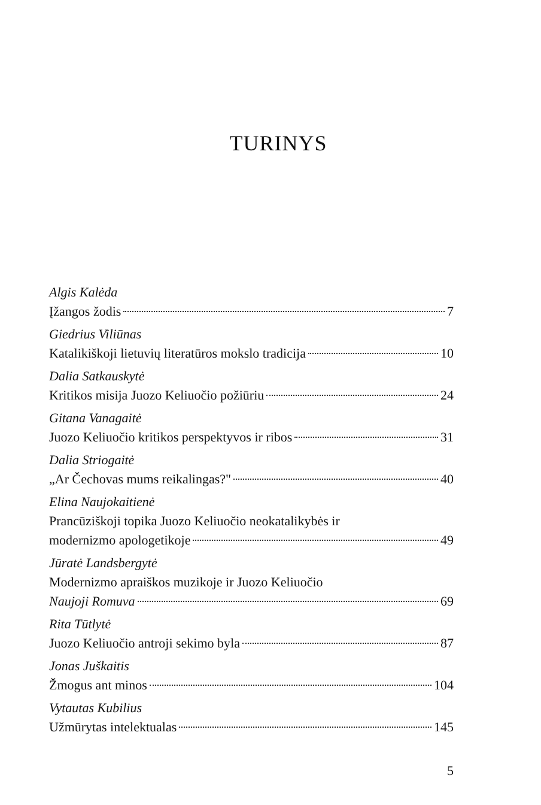TURINYS
Algis Kalėda
Įžangos žodis 7
Giedrius Viliūnas
Katalikiškoji lietuvių literatūros mokslo tradicija 10
Dalia Satkauskytė
Kritikos misija Juozo Keliuočio požiūriu 24
Gitana Vanagaitė
Juozo Keliuočio kritikos perspektyvos ir ribos 31
Dalia Striogaitė
„Ar Čechovas mums reikalingas?" 40
Elina Naujokaitienė
Prancūziškoji topika Juozo Keliuočio neokatalikybės ir
modernizmo apologetikoje 49
Jūratė Landsbergytė
Modernizmo apraiškos muzikoje ir Juozo Keliuočio
Naujoji Romuva 69
Rita Tūtlytė
Juozo Keliuočio antroji sekimo byla 87
Jonas Juškaitis
Žmogus ant minos 104
Vytautas Kubilius
Užmūrytas intelektualas 145
5